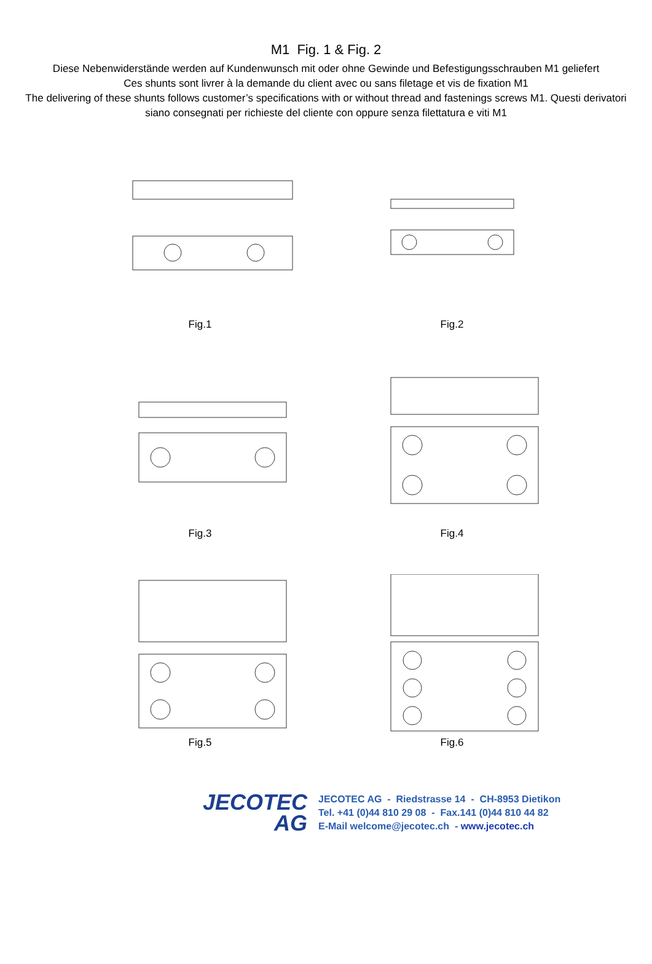M1 Fig. 1 & Fig. 2
Diese Nebenwiderstände werden auf Kundenwunsch mit oder ohne Gewinde und Befestigungsschrauben M1 geliefert
Ces shunts sont livrer à la demande du client avec ou sans filetage et vis de fixation M1
The delivering of these shunts follows customer’s specifications with or without thread and fastenings screws M1. Questi derivatori siano consegnati per richieste del cliente con oppure senza filettatura e viti M1
Fig.1
Fig.2
Fig.3
Fig.4
Fig.5
Fig.6
JECOTEC
AG
JECOTEC AG - Riedstrasse 14 - CH-8953 Dietikon
Tel. +41 (0)44 810 29 08 - Fax.141 (0)44 810 44 82
E-Mail welcome@jecotec.ch - www.jecotec.ch